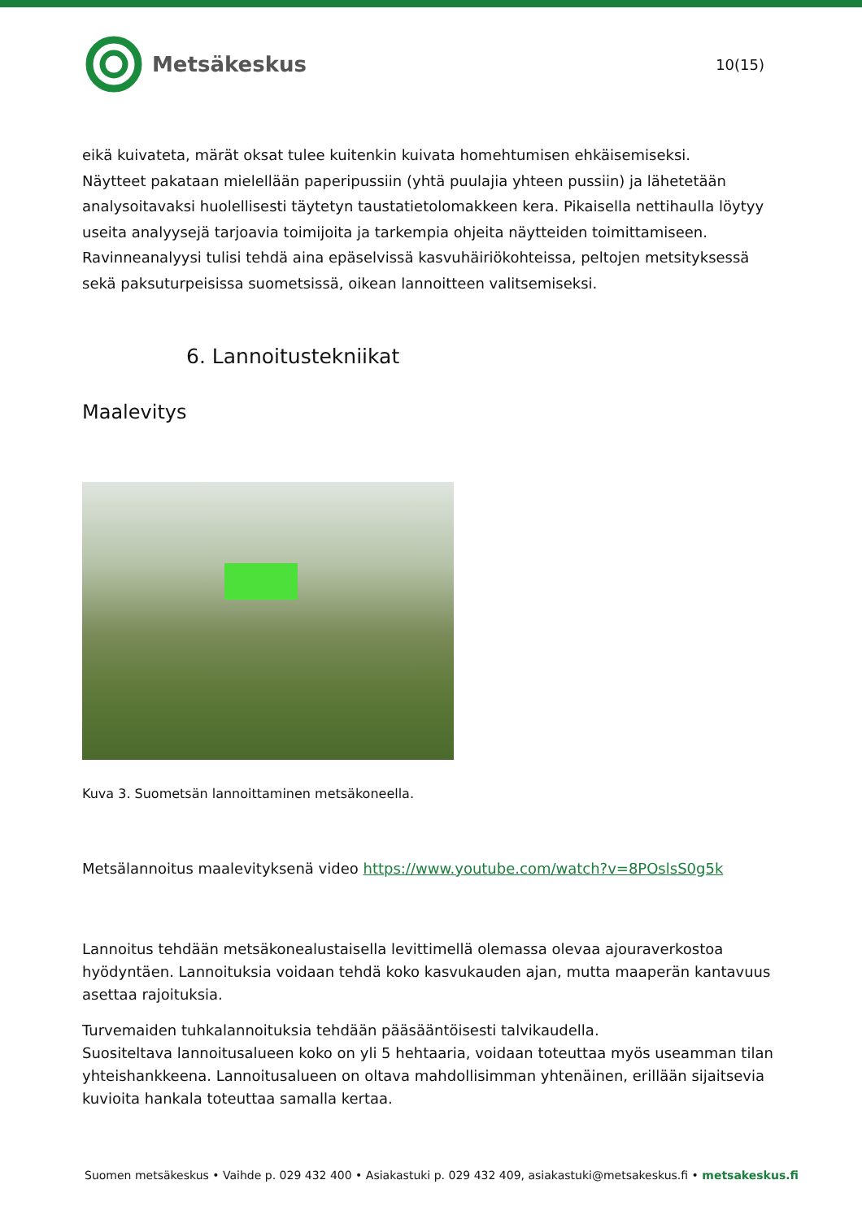Metsäkeskus
10(15)
eikä kuivateta, märät oksat tulee kuitenkin kuivata homehtumisen ehkäisemiseksi.
Näytteet pakataan mielellään paperipussiin (yhtä puulajia yhteen pussiin) ja lähetetään analysoitavaksi huolellisesti täytetyn taustatietolomakkeen kera. Pikaisella nettihaulla löytyy useita analyysejä tarjoavia toimijoita ja tarkempia ohjeita näytteiden toimittamiseen.
Ravinneanalyysi tulisi tehdä aina epäselvissä kasvuhäiriökohteissa, peltojen metsityksessä sekä paksuturpeisissa suometsissä, oikean lannoitteen valitsemiseksi.
6. Lannoitustekniikat
Maalevitys
Kuva 3. Suometsän lannoittaminen metsäkoneella.
Metsälannoitus maalevityksenä video https://www.youtube.com/watch?v=8POslsS0g5k
Lannoitus tehdään metsäkonealustaisella levittimellä olemassa olevaa ajouraverkostoa hyödyntäen. Lannoituksia voidaan tehdä koko kasvukauden ajan, mutta maaperän kantavuus asettaa rajoituksia.
Turvemaiden tuhkalannoituksia tehdään pääsääntöisesti talvikaudella.
Suositeltava lannoitusalueen koko on yli 5 hehtaaria, voidaan toteuttaa myös useamman tilan yhteishankkeena. Lannoitusalueen on oltava mahdollisimman yhtenäinen, erillään sijaitsevia kuvioita hankala toteuttaa samalla kertaa.
Suomen metsäkeskus • Vaihde p. 029 432 400 • Asiakastuki p. 029 432 409, asiakastuki@metsakeskus.fi • metsakeskus.fi